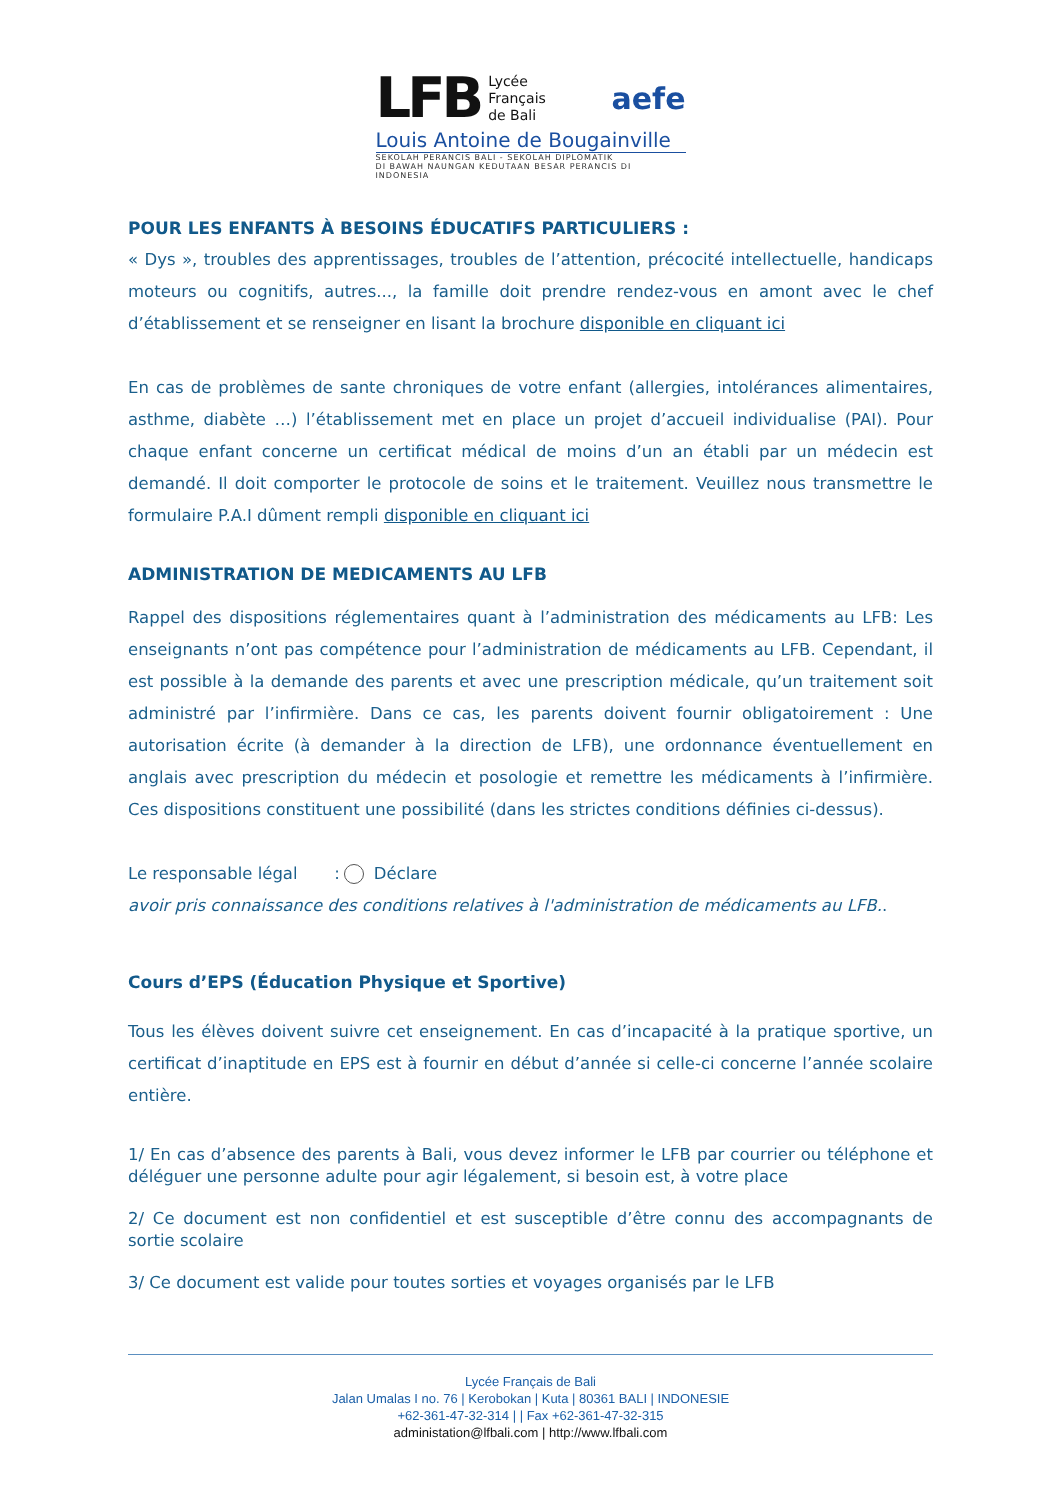LFB Lycée
Français
de Bali aefe
Louis Antoine de Bougainville
SEKOLAH PERANCIS BALI - SEKOLAH DIPLOMATIK
DI BAWAH NAUNGAN KEDUTAAN BESAR PERANCIS DI INDONESIA
POUR LES ENFANTS À BESOINS ÉDUCATIFS PARTICULIERS :
« Dys », troubles des apprentissages, troubles de l’attention, précocité intellectuelle, handicaps moteurs ou cognitifs, autres..., la famille doit prendre rendez-vous en amont avec le chef d’établissement et se renseigner en lisant la brochure disponible en cliquant ici
En cas de problèmes de sante chroniques de votre enfant (allergies, intolérances alimentaires, asthme, diabète …) l’établissement met en place un projet d’accueil individualise (PAI). Pour chaque enfant concerne un certificat médical de moins d’un an établi par un médecin est demandé. Il doit comporter le protocole de soins et le traitement. Veuillez nous transmettre le formulaire P.A.I dûment rempli disponible en cliquant ici
ADMINISTRATION DE MEDICAMENTS AU LFB
Rappel des dispositions réglementaires quant à l’administration des médicaments au LFB: Les enseignants n’ont pas compétence pour l’administration de médicaments au LFB. Cependant, il est possible à la demande des parents et avec une prescription médicale, qu’un traitement soit administré par l’infirmière. Dans ce cas, les parents doivent fournir obligatoirement : Une autorisation écrite (à demander à la direction de LFB), une ordonnance éventuellement en anglais avec prescription du médecin et posologie et remettre les médicaments à l’infirmière. Ces dispositions constituent une possibilité (dans les strictes conditions définies ci-dessus).
Le responsable légal : Déclare
avoir pris connaissance des conditions relatives à l'administration de médicaments au LFB..
Cours d’EPS (Éducation Physique et Sportive)
Tous les élèves doivent suivre cet enseignement. En cas d’incapacité à la pratique sportive, un certificat d’inaptitude en EPS est à fournir en début d’année si celle-ci concerne l’année scolaire entière.
1/ En cas d’absence des parents à Bali, vous devez informer le LFB par courrier ou téléphone et déléguer une personne adulte pour agir légalement, si besoin est, à votre place
2/ Ce document est non confidentiel et est susceptible d’être connu des accompagnants de sortie scolaire
3/ Ce document est valide pour toutes sorties et voyages organisés par le LFB
Lycée Français de Bali
Jalan Umalas I no. 76 | Kerobokan | Kuta | 80361 BALI | INDONESIE
+62-361-47-32-314 | | Fax +62-361-47-32-315
administation@lfbali.com | http://www.lfbali.com